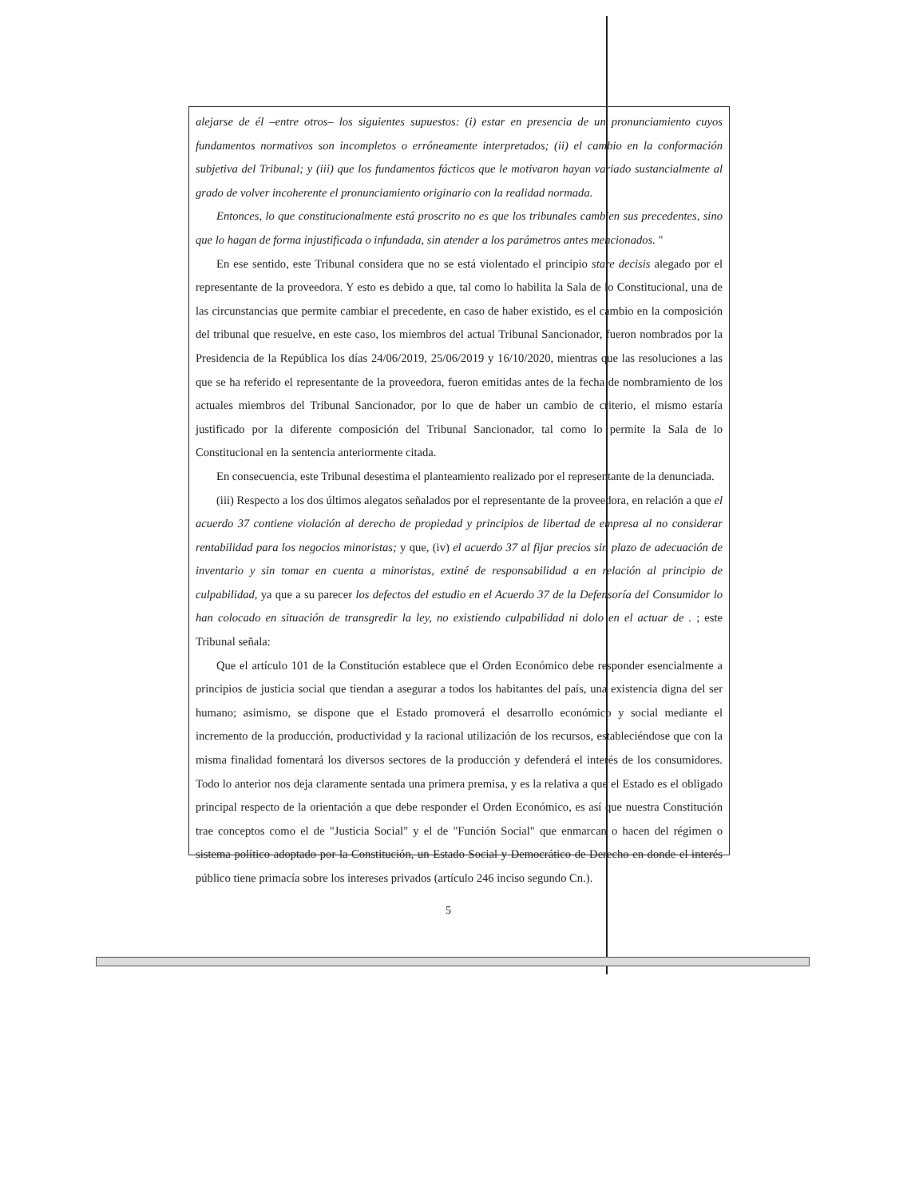alejarse de él –entre otros– los siguientes supuestos: (i) estar en presencia de un pronunciamiento cuyos fundamentos normativos son incompletos o erróneamente interpretados; (ii) el cambio en la conformación subjetiva del Tribunal; y (iii) que los fundamentos fácticos que le motivaron hayan variado sustancialmente al grado de volver incoherente el pronunciamiento originario con la realidad normada.
Entonces, lo que constitucionalmente está proscrito no es que los tribunales cambien sus precedentes, sino que lo hagan de forma injustificada o infundada, sin atender a los parámetros antes mencionados. "
En ese sentido, este Tribunal considera que no se está violentado el principio stare decisis alegado por el representante de la proveedora. Y esto es debido a que, tal como lo habilita la Sala de lo Constitucional, una de las circunstancias que permite cambiar el precedente, en caso de haber existido, es el cambio en la composición del tribunal que resuelve, en este caso, los miembros del actual Tribunal Sancionador, fueron nombrados por la Presidencia de la República los días 24/06/2019, 25/06/2019 y 16/10/2020, mientras que las resoluciones a las que se ha referido el representante de la proveedora, fueron emitidas antes de la fecha de nombramiento de los actuales miembros del Tribunal Sancionador, por lo que de haber un cambio de criterio, el mismo estaría justificado por la diferente composición del Tribunal Sancionador, tal como lo permite la Sala de lo Constitucional en la sentencia anteriormente citada.
En consecuencia, este Tribunal desestima el planteamiento realizado por el representante de la denunciada.
(iii) Respecto a los dos últimos alegatos señalados por el representante de la proveedora, en relación a que el acuerdo 37 contiene violación al derecho de propiedad y principios de libertad de empresa al no considerar rentabilidad para los negocios minoristas; y que, (iv) el acuerdo 37 al fijar precios sin plazo de adecuación de inventario y sin tomar en cuenta a minoristas, extiné de responsabilidad a en relación al principio de culpabilidad, ya que a su parecer los defectos del estudio en el Acuerdo 37 de la Defensoría del Consumidor lo han colocado en situación de transgredir la ley, no existiendo culpabilidad ni dolo en el actuar de . ; este Tribunal señala:
Que el artículo 101 de la Constitución establece que el Orden Económico debe responder esencialmente a principios de justicia social que tiendan a asegurar a todos los habitantes del país, una existencia digna del ser humano; asimismo, se dispone que el Estado promoverá el desarrollo económico y social mediante el incremento de la producción, productividad y la racional utilización de los recursos, estableciéndose que con la misma finalidad fomentará los diversos sectores de la producción y defenderá el interés de los consumidores. Todo lo anterior nos deja claramente sentada una primera premisa, y es la relativa a que el Estado es el obligado principal respecto de la orientación a que debe responder el Orden Económico, es así que nuestra Constitución trae conceptos como el de "Justicia Social" y el de "Función Social" que enmarcan o hacen del régimen o sistema político adoptado por la Constitución, un Estado Social y Democrático de Derecho en donde el interés público tiene primacía sobre los intereses privados (artículo 246 inciso segundo Cn.).
5